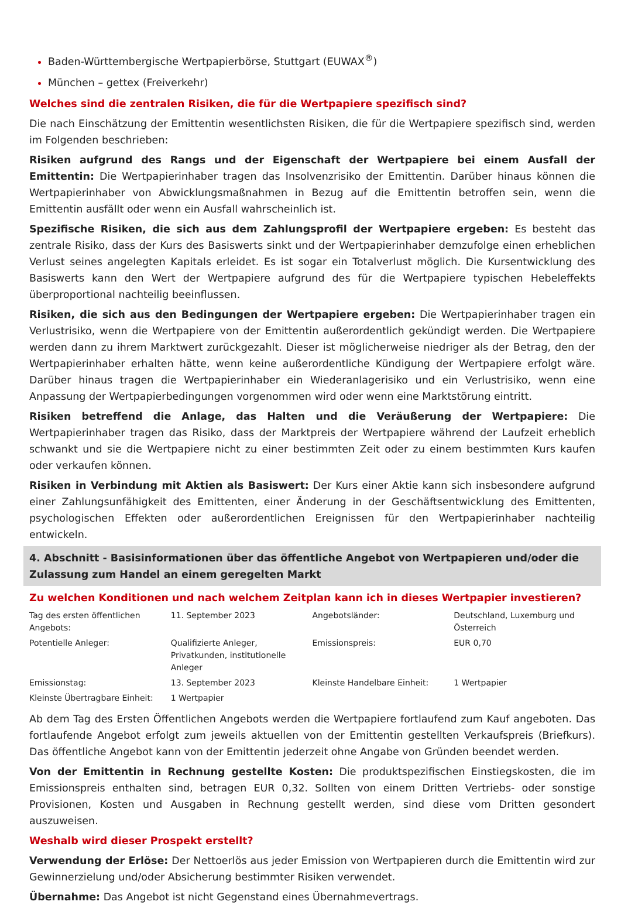Baden-Württembergische Wertpapierbörse, Stuttgart (EUWAX<sup>®</sup>)
München – gettex (Freiverkehr)
Welches sind die zentralen Risiken, die für die Wertpapiere spezifisch sind?
Die nach Einschätzung der Emittentin wesentlichsten Risiken, die für die Wertpapiere spezifisch sind, werden im Folgenden beschrieben:
Risiken aufgrund des Rangs und der Eigenschaft der Wertpapiere bei einem Ausfall der Emittentin: Die Wertpapierinhaber tragen das Insolvenzrisiko der Emittentin. Darüber hinaus können die Wertpapierinhaber von Abwicklungsmaßnahmen in Bezug auf die Emittentin betroffen sein, wenn die Emittentin ausfällt oder wenn ein Ausfall wahrscheinlich ist.
Spezifische Risiken, die sich aus dem Zahlungsprofil der Wertpapiere ergeben: Es besteht das zentrale Risiko, dass der Kurs des Basiswerts sinkt und der Wertpapierinhaber demzufolge einen erheblichen Verlust seines angelegten Kapitals erleidet. Es ist sogar ein Totalverlust möglich. Die Kursentwicklung des Basiswerts kann den Wert der Wertpapiere aufgrund des für die Wertpapiere typischen Hebeleffekts überproportional nachteilig beeinflussen.
Risiken, die sich aus den Bedingungen der Wertpapiere ergeben: Die Wertpapierinhaber tragen ein Verlustrisiko, wenn die Wertpapiere von der Emittentin außerordentlich gekündigt werden. Die Wertpapiere werden dann zu ihrem Marktwert zurückgezahlt. Dieser ist möglicherweise niedriger als der Betrag, den der Wertpapierinhaber erhalten hätte, wenn keine außerordentliche Kündigung der Wertpapiere erfolgt wäre. Darüber hinaus tragen die Wertpapierinhaber ein Wiederanlagerisiko und ein Verlustrisiko, wenn eine Anpassung der Wertpapierbedingungen vorgenommen wird oder wenn eine Marktstörung eintritt.
Risiken betreffend die Anlage, das Halten und die Veräußerung der Wertpapiere: Die Wertpapierinhaber tragen das Risiko, dass der Marktpreis der Wertpapiere während der Laufzeit erheblich schwankt und sie die Wertpapiere nicht zu einer bestimmten Zeit oder zu einem bestimmten Kurs kaufen oder verkaufen können.
Risiken in Verbindung mit Aktien als Basiswert: Der Kurs einer Aktie kann sich insbesondere aufgrund einer Zahlungsunfähigkeit des Emittenten, einer Änderung in der Geschäftsentwicklung des Emittenten, psychologischen Effekten oder außerordentlichen Ereignissen für den Wertpapierinhaber nachteilig entwickeln.
4. Abschnitt - Basisinformationen über das öffentliche Angebot von Wertpapieren und/oder die Zulassung zum Handel an einem geregelten Markt
Zu welchen Konditionen und nach welchem Zeitplan kann ich in dieses Wertpapier investieren?
| Tag des ersten öffentlichen Angebots: | 11. September 2023 | Angebotsländer: | Deutschland, Luxemburg und Österreich |
| Potentielle Anleger: | Qualifizierte Anleger, Privatkunden, institutionelle Anleger | Emissionspreis: | EUR 0,70 |
| Emissionstag: | 13. September 2023 | Kleinste Handelbare Einheit: | 1 Wertpapier |
| Kleinste Übertragbare Einheit: | 1 Wertpapier | | |
Ab dem Tag des Ersten Öffentlichen Angebots werden die Wertpapiere fortlaufend zum Kauf angeboten. Das fortlaufende Angebot erfolgt zum jeweils aktuellen von der Emittentin gestellten Verkaufspreis (Briefkurs). Das öffentliche Angebot kann von der Emittentin jederzeit ohne Angabe von Gründen beendet werden.
Von der Emittentin in Rechnung gestellte Kosten: Die produktspezifischen Einstiegskosten, die im Emissionspreis enthalten sind, betragen EUR 0,32. Sollten von einem Dritten Vertriebs- oder sonstige Provisionen, Kosten und Ausgaben in Rechnung gestellt werden, sind diese vom Dritten gesondert auszuweisen.
Weshalb wird dieser Prospekt erstellt?
Verwendung der Erlöse: Der Nettoerlös aus jeder Emission von Wertpapieren durch die Emittentin wird zur Gewinnerzielung und/oder Absicherung bestimmter Risiken verwendet.
Übernahme: Das Angebot ist nicht Gegenstand eines Übernahmevertrags.